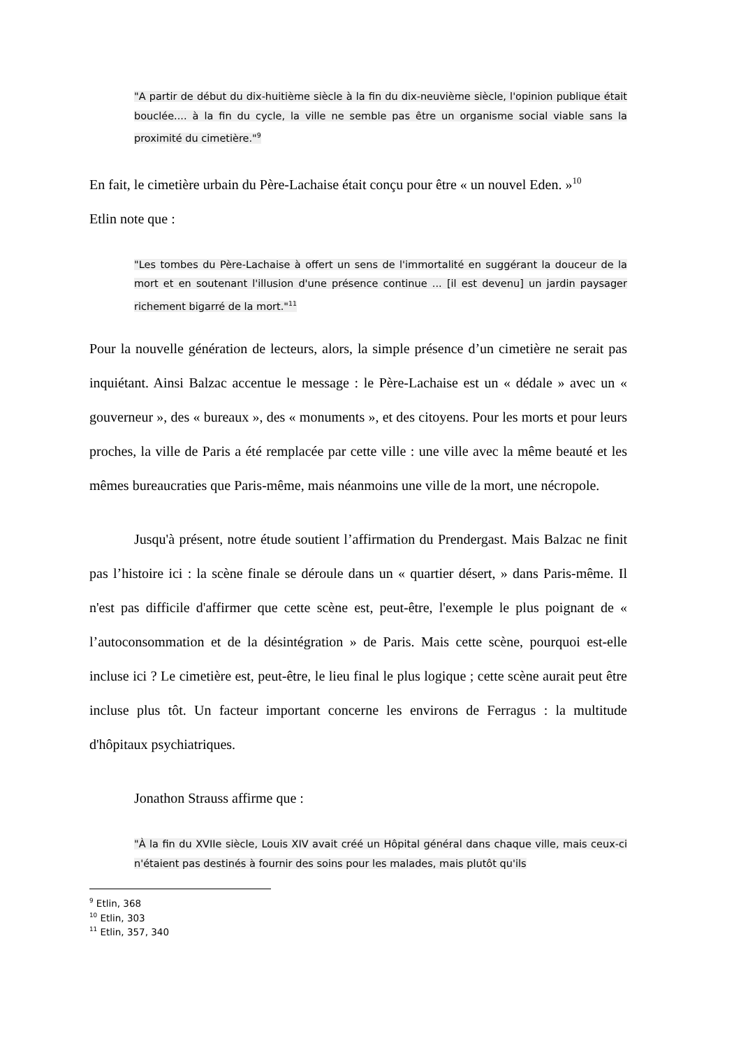"A partir de début du dix-huitième siècle à la fin du dix-neuvième siècle, l'opinion publique était bouclée.... à la fin du cycle, la ville ne semble pas être un organisme social viable sans la proximité du cimetière."<sup>9</sup>
En fait, le cimetière urbain du Père-Lachaise était conçu pour être « un nouvel Eden. »<sup>10</sup>
Etlin note que :
"Les tombes du Père-Lachaise à offert un sens de l'immortalité en suggérant la douceur de la mort et en soutenant l'illusion d'une présence continue ... [il est devenu] un jardin paysager richement bigarré de la mort."<sup>11</sup>
Pour la nouvelle génération de lecteurs, alors, la simple présence d’un cimetière ne serait pas inquiétant. Ainsi Balzac accentue le message : le Père-Lachaise est un « dédale » avec un « gouverneur », des « bureaux », des « monuments », et des citoyens. Pour les morts et pour leurs proches, la ville de Paris a été remplacée par cette ville : une ville avec la même beauté et les mêmes bureaucraties que Paris-même, mais néanmoins une ville de la mort, une nécropole.
Jusqu'à présent, notre étude soutient l’affirmation du Prendergast. Mais Balzac ne finit pas l’histoire ici : la scène finale se déroule dans un « quartier désert, » dans Paris-même. Il n'est pas difficile d'affirmer que cette scène est, peut-être, l'exemple le plus poignant de « l’autoconsommation et de la désintégration » de Paris. Mais cette scène, pourquoi est-elle incluse ici ? Le cimetière est, peut-être, le lieu final le plus logique ; cette scène aurait peut être incluse plus tôt. Un facteur important concerne les environs de Ferragus : la multitude d'hôpitaux psychiatriques.
Jonathon Strauss affirme que :
"À la fin du XVIIe siècle, Louis XIV avait créé un Hôpital général dans chaque ville, mais ceux-ci n'étaient pas destinés à fournir des soins pour les malades, mais plutôt qu'ils
<sup>9</sup> Etlin, 368
<sup>10</sup> Etlin, 303
<sup>11</sup> Etlin, 357, 340